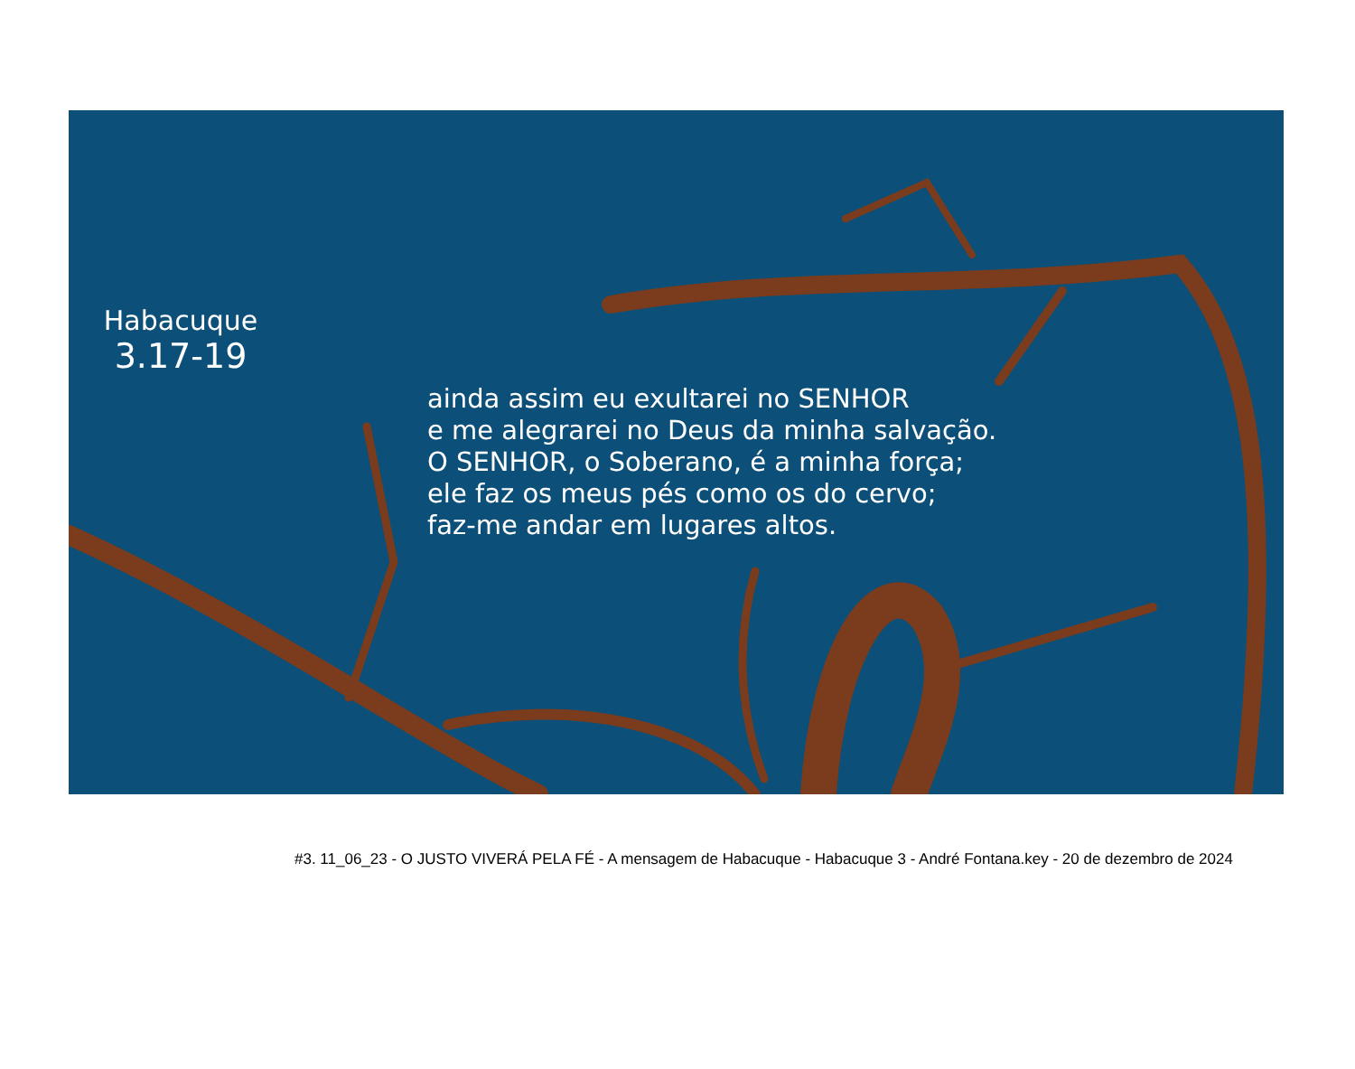Habacuque
3.17-19
ainda assim eu exultarei no SENHOR
e me alegrarei no Deus da minha salvação.
O SENHOR, o Soberano, é a minha força;
ele faz os meus pés como os do cervo;
faz-me andar em lugares altos.
#3. 11_06_23 - O JUSTO VIVERÁ PELA FÉ - A mensagem de Habacuque - Habacuque 3 - André Fontana.key - 20 de dezembro de 2024